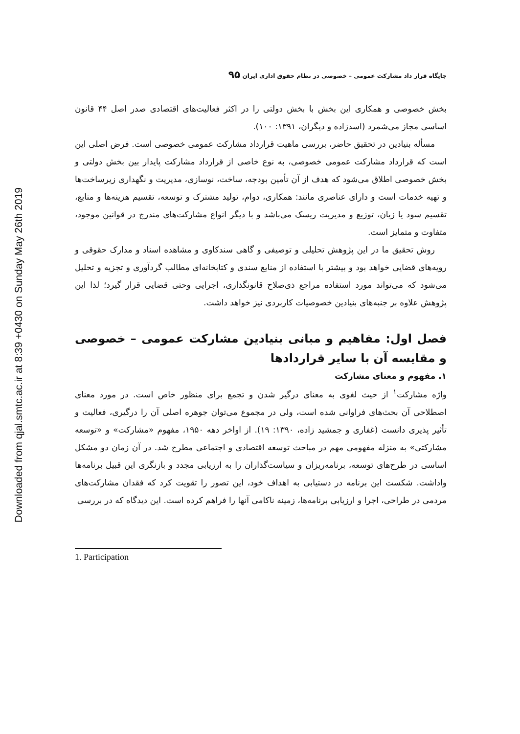Downloaded from qjal.smtc.ac.ir at 8:39 +0430 on Sunday May 26th 2019
جایگاه قرار داد مشارکت عمومی – خصوصی در نظام حقوق اداری ایران ۹۵
بخش خصوصی و همکاری این بخش با بخش دولتی را در اکثر فعالیت‌های اقتصادی صدر اصل ۴۴ قانون اساسی مجاز می‌شمرد (اسدزاده و دیگران، ۱۳۹۱: ۱۰۰).
مسأله بنیادین در تحقیق حاضر، بررسی ماهیت قرارداد مشارکت عمومی خصوصی است. فرض اصلی این است که قرارداد مشارکت عمومی خصوصی، به نوع خاصی از قرارداد مشارکت پایدار بین بخش دولتی و بخش خصوصی اطلاق می‌شود که هدف از آن تأمین بودجه، ساخت، نوسازی، مدیریت و نگهداری زیرساخت‌ها و تهیه خدمات است و دارای عناصری مانند: همکاری، دوام، تولید مشترک و توسعه، تقسیم هزینه‌ها و منابع، تقسیم سود یا زیان، توزیع و مدیریت ریسک می‌باشد و با دیگر انواع مشارکت‌های مندرج در قوانین موجود، متفاوت و متمایز است.
روش تحقیق ما در این پژوهش تحلیلی و توصیفی و گاهی سندکاوی و مشاهده اسناد و مدارک حقوقی و رویه‌های قضایی خواهد بود و بیشتر با استفاده از منابع سندی و کتابخانه‌ای مطالب گردآوری و تجزیه و تحلیل می‌شود که می‌تواند مورد استفاده مراجع ذی‌صلاح قانونگذاری، اجرایی وحتی قضایی قرار گیرد؛ لذا این پژوهش علاوه بر جنبه‌های بنیادین خصوصیات کاربردی نیز خواهد داشت.
فصل اول: مفاهیم و مبانی بنیادین مشارکت عمومی – خصوصی و مقایسه آن با سایر قراردادها
۱. مفهوم و معنای مشارکت
واژه مشارکت<sup>۱</sup> از حیث لغوی به معنای درگیر شدن و تجمع برای منظور خاص است. در مورد معنای اصطلاحی آن بحث‌های فراوانی شده است، ولی در مجموع می‌توان جوهره اصلی آن را درگیری، فعالیت و تأثیر پذیری دانست (غفاری و جمشید زاده، ۱۳۹۰: ۱۹). از اواخر دهه ۱۹۵۰، مفهوم «مشارکت» و «توسعه مشارکتی» به منزله مفهومی مهم در مباحث توسعه اقتصادی و اجتماعی مطرح شد. در آن زمان دو مشکل اساسی در طرح‌های توسعه، برنامه‌ریزان و سیاست‌گذاران را به ارزیابی مجدد و بازنگری این قبیل برنامه‌ها واداشت. شکست این برنامه در دستیابی به اهداف خود، این تصور را تقویت کرد که فقدان مشارکت‌های مردمی در طراحی، اجرا و ارزیابی برنامه‌ها، زمینه ناکامی آنها را فراهم کرده است. این دیدگاه که در بررسی
1. Participation